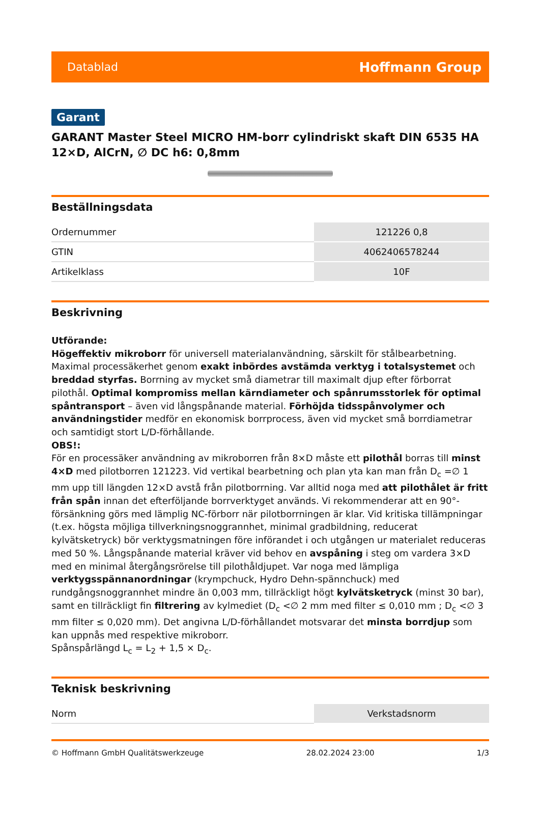Datablad Hoffmann Group
Garant
GARANT Master Steel MICRO HM-borr cylindriskt skaft DIN 6535 HA 12×D, AlCrN, ∅ DC h6: 0,8mm
Beställningsdata
| Ordernummer | 121226 0,8 |
| GTIN | 4062406578244 |
| Artikelklass | 10F |
Beskrivning
Utförande:
Högeffektiv mikroborr för universell materialanvändning, särskilt för stålbearbetning. Maximal processäkerhet genom exakt inbördes avstämda verktyg i totalsystemet och breddad styrfas. Borrning av mycket små diametrar till maximalt djup efter förborrat pilothål. Optimal kompromiss mellan kärndiameter och spånrumsstorlek för optimal spåntransport – även vid långspånande material. Förhöjda tidsspånvolymer och användningstider medför en ekonomisk borrprocess, även vid mycket små borrdiametrar och samtidigt stort L/D-förhållande.
OBS!:
För en processäker användning av mikroborren från 8×D måste ett pilothål borras till minst 4×D med pilotborren 121223. Vid vertikal bearbetning och plan yta kan man från D<sub>c</sub> =∅ 1 mm upp till längden 12×D avstå från pilotborrning. Var alltid noga med att pilothålet är fritt från spån innan det efterföljande borrverktyget används. Vi rekommenderar att en 90°-försänkning görs med lämplig NC-förborr när pilotborrningen är klar. Vid kritiska tillämpningar (t.ex. högsta möjliga tillverkningsnoggrannhet, minimal gradbildning, reducerat kylvätsketryck) bör verktygsmatningen före införandet i och utgången ur materialet reduceras med 50 %. Långspånande material kräver vid behov en avspåning i steg om vardera 3×D med en minimal återgångsrörelse till pilothåldjupet. Var noga med lämpliga verktygsspännanordningar (krympchuck, Hydro Dehn-spännchuck) med rundgångsnoggrannhet mindre än 0,003 mm, tillräckligt högt kylvätsketryck (minst 30 bar), samt en tillräckligt fin filtrering av kylmediet (D<sub>c</sub> <∅ 2 mm med filter ≤ 0,010 mm ; D<sub>c</sub> <∅ 3 mm filter ≤ 0,020 mm). Det angivna L/D-förhållandet motsvarar det minsta borrdjup som kan uppnås med respektive mikroborr.
Spånspårlängd L<sub>c</sub> = L<sub>2</sub> + 1,5 × D<sub>c</sub>.
Teknisk beskrivning
| Norm | Verkstadsnorm |
© Hoffmann GmbH Qualitätswerkzeuge 28.02.2024 23:00 1/3